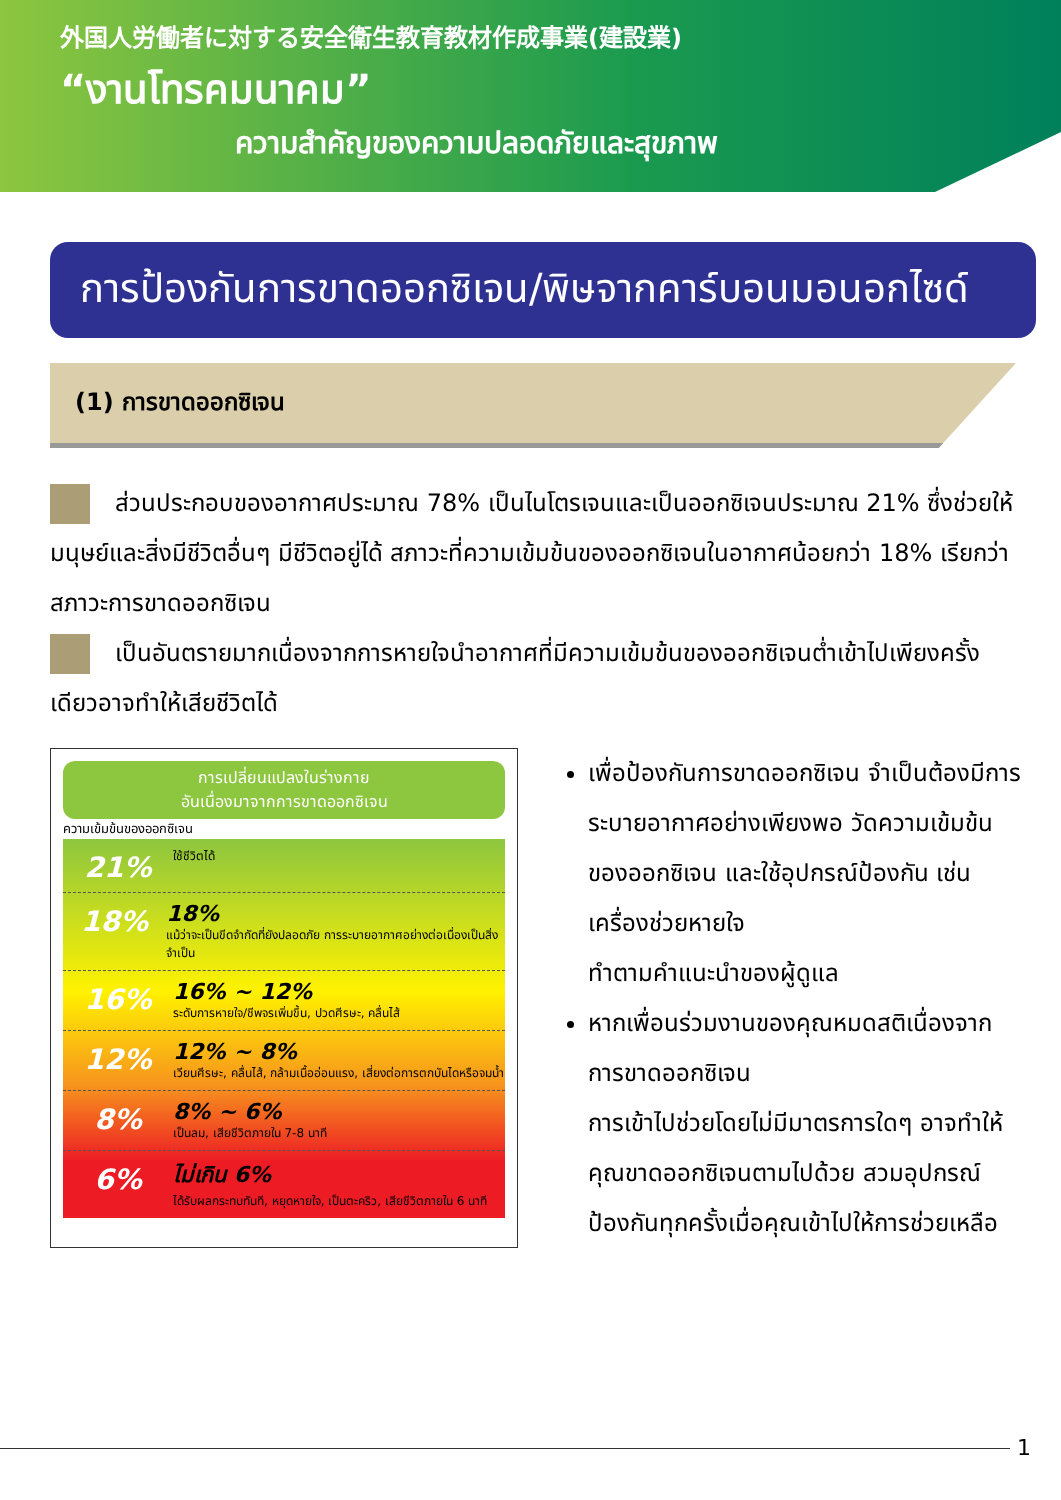外国人労働者に対する安全衛生教育教材作成事業(建設業)
“งานโทรคมนาคม”
ความสำคัญของความปลอดภัยและสุขภาพ
การป้องกันการขาดออกซิเจน/พิษจากคาร์บอนมอนอกไซด์
(1) การขาดออกซิเจน
ส่วนประกอบของอากาศประมาณ 78% เป็นไนโตรเจนและเป็นออกซิเจนประมาณ 21% ซึ่งช่วยให้มนุษย์และสิ่งมีชีวิตอื่นๆ มีชีวิตอยู่ได้ สภาวะที่ความเข้มข้นของออกซิเจนในอากาศน้อยกว่า 18% เรียกว่าสภาวะการขาดออกซิเจน
เป็นอันตรายมากเนื่องจากการหายใจนำอากาศที่มีความเข้มข้นของออกซิเจนต่ำเข้าไปเพียงครั้งเดียวอาจทำให้เสียชีวิตได้
การเปลี่ยนแปลงในร่างกาย
อันเนื่องมาจากการขาดออกซิเจน
ความเข้มข้นของออกซิเจน
21%
ใช้ชีวิตได้
18%
18%
แม้ว่าจะเป็นขีดจำกัดที่ยังปลอดภัย การระบายอากาศอย่างต่อเนื่องเป็นสิ่งจำเป็น
16%
16% ~ 12%
ระดับการหายใจ/ชีพจรเพิ่มขึ้น, ปวดศีรษะ, คลื่นไส้
12%
12% ~ 8%
เวียนศีรษะ, คลื่นไส้, กล้ามเนื้ออ่อนแรง, เสี่ยงต่อการตกบันไดหรือจมน้ำ
8%
8% ~ 6%
เป็นลม, เสียชีวิตภายใน 7-8 นาที
6%
ไม่เกิน 6%
ได้รับผลกระทบทันที, หยุดหายใจ, เป็นตะคริว, เสียชีวิตภายใน 6 นาที
เพื่อป้องกันการขาดออกซิเจน จำเป็นต้องมีการระบายอากาศอย่างเพียงพอ วัดความเข้มข้นของออกซิเจน และใช้อุปกรณ์ป้องกัน เช่น เครื่องช่วยหายใจ
ทำตามคำแนะนำของผู้ดูแล
หากเพื่อนร่วมงานของคุณหมดสติเนื่องจากการขาดออกซิเจน
การเข้าไปช่วยโดยไม่มีมาตรการใดๆ อาจทำให้คุณขาดออกซิเจนตามไปด้วย สวมอุปกรณ์ป้องกันทุกครั้งเมื่อคุณเข้าไปให้การช่วยเหลือ
1